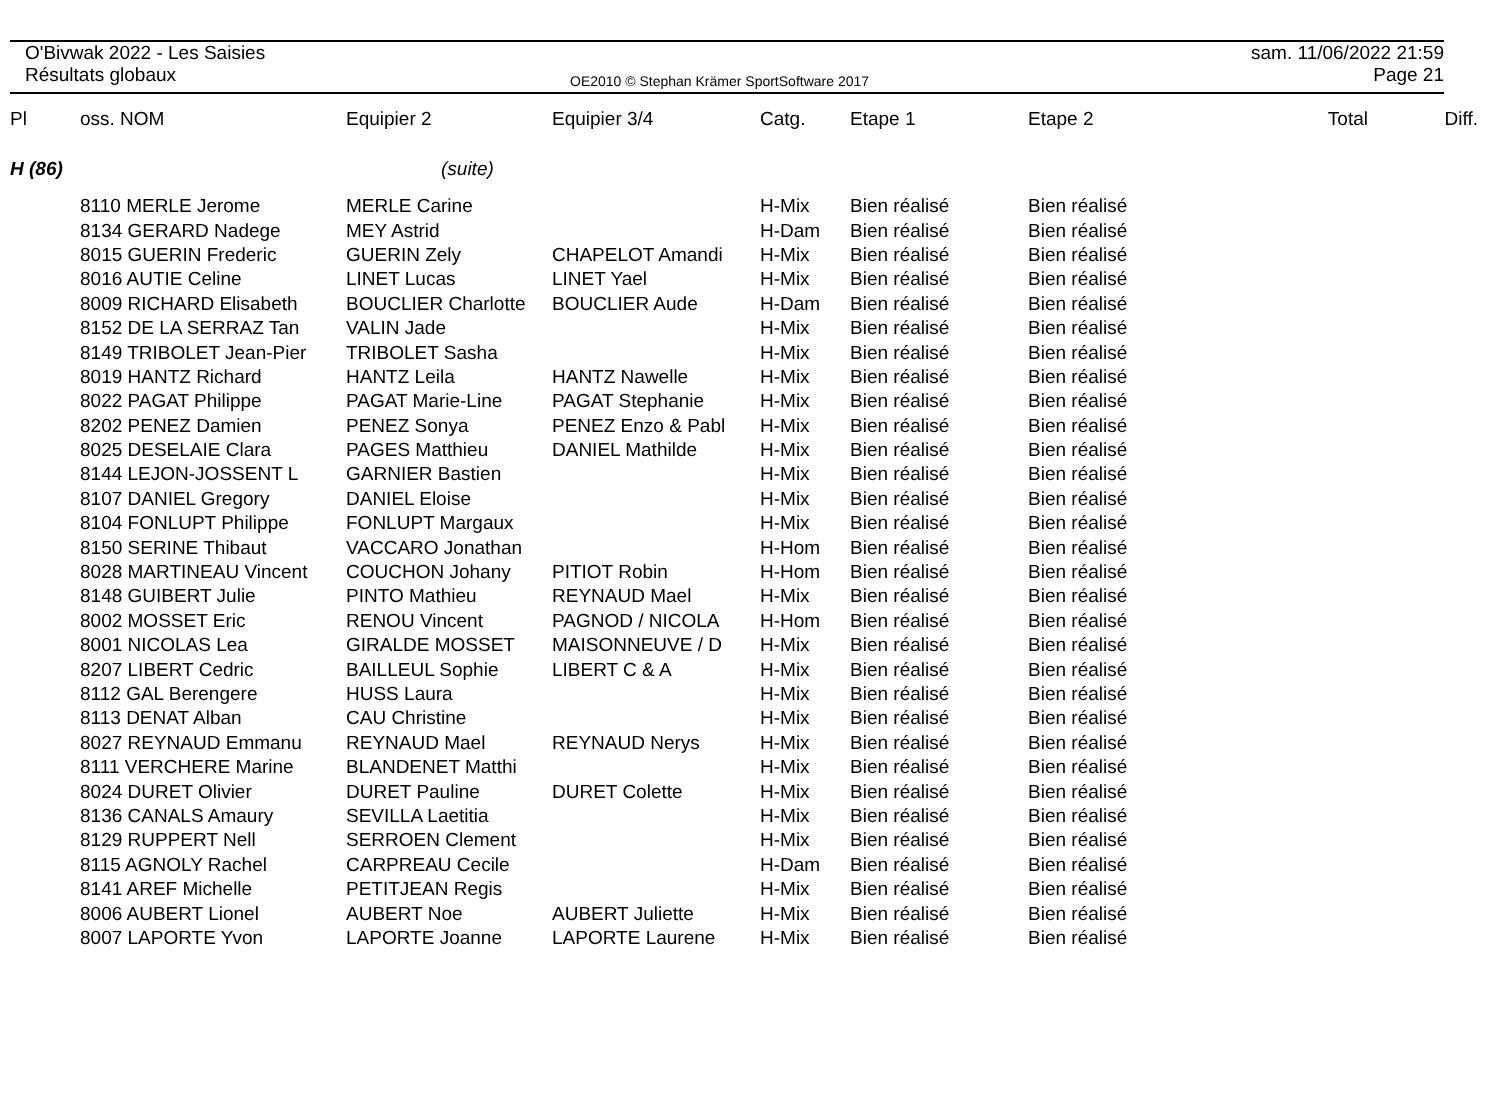O'Bivwak 2022 - Les Saisies
Résultats globaux
OE2010 © Stephan Krämer SportSoftware 2017
sam. 11/06/2022 21:59
Page 21
| Pl | oss. NOM | Equipier 2 | Equipier 3/4 | Catg. | Etape 1 | Etape 2 | Total | Diff. |
| --- | --- | --- | --- | --- | --- | --- | --- | --- |
| H (86) | | (suite) | | | | | | |
| | 8110 MERLE Jerome | MERLE Carine | | H-Mix | Bien réalisé | Bien réalisé | | |
| | 8134 GERARD Nadege | MEY Astrid | | H-Dam | Bien réalisé | Bien réalisé | | |
| | 8015 GUERIN Frederic | GUERIN Zely | CHAPELOT Amandi | H-Mix | Bien réalisé | Bien réalisé | | |
| | 8016 AUTIE Celine | LINET Lucas | LINET Yael | H-Mix | Bien réalisé | Bien réalisé | | |
| | 8009 RICHARD Elisabeth | BOUCLIER Charlotte | BOUCLIER Aude | H-Dam | Bien réalisé | Bien réalisé | | |
| | 8152 DE LA SERRAZ Tan | VALIN Jade | | H-Mix | Bien réalisé | Bien réalisé | | |
| | 8149 TRIBOLET Jean-Pier | TRIBOLET Sasha | | H-Mix | Bien réalisé | Bien réalisé | | |
| | 8019 HANTZ Richard | HANTZ Leila | HANTZ Nawelle | H-Mix | Bien réalisé | Bien réalisé | | |
| | 8022 PAGAT Philippe | PAGAT Marie-Line | PAGAT Stephanie | H-Mix | Bien réalisé | Bien réalisé | | |
| | 8202 PENEZ Damien | PENEZ Sonya | PENEZ Enzo & Pabl | H-Mix | Bien réalisé | Bien réalisé | | |
| | 8025 DESELAIE Clara | PAGES Matthieu | DANIEL Mathilde | H-Mix | Bien réalisé | Bien réalisé | | |
| | 8144 LEJON-JOSSENT L | GARNIER Bastien | | H-Mix | Bien réalisé | Bien réalisé | | |
| | 8107 DANIEL Gregory | DANIEL Eloise | | H-Mix | Bien réalisé | Bien réalisé | | |
| | 8104 FONLUPT Philippe | FONLUPT Margaux | | H-Mix | Bien réalisé | Bien réalisé | | |
| | 8150 SERINE Thibaut | VACCARO Jonathan | | H-Hom | Bien réalisé | Bien réalisé | | |
| | 8028 MARTINEAU Vincent | COUCHON Johany | PITIOT Robin | H-Hom | Bien réalisé | Bien réalisé | | |
| | 8148 GUIBERT Julie | PINTO Mathieu | REYNAUD Mael | H-Mix | Bien réalisé | Bien réalisé | | |
| | 8002 MOSSET Eric | RENOU Vincent | PAGNOD / NICOLA | H-Hom | Bien réalisé | Bien réalisé | | |
| | 8001 NICOLAS Lea | GIRALDE MOSSET | MAISONNEUVE / D | H-Mix | Bien réalisé | Bien réalisé | | |
| | 8207 LIBERT Cedric | BAILLEUL Sophie | LIBERT C & A | H-Mix | Bien réalisé | Bien réalisé | | |
| | 8112 GAL Berengere | HUSS Laura | | H-Mix | Bien réalisé | Bien réalisé | | |
| | 8113 DENAT Alban | CAU Christine | | H-Mix | Bien réalisé | Bien réalisé | | |
| | 8027 REYNAUD Emmanu | REYNAUD Mael | REYNAUD Nerys | H-Mix | Bien réalisé | Bien réalisé | | |
| | 8111 VERCHERE Marine | BLANDENET Matthi | | H-Mix | Bien réalisé | Bien réalisé | | |
| | 8024 DURET Olivier | DURET Pauline | DURET Colette | H-Mix | Bien réalisé | Bien réalisé | | |
| | 8136 CANALS Amaury | SEVILLA Laetitia | | H-Mix | Bien réalisé | Bien réalisé | | |
| | 8129 RUPPERT Nell | SERROEN Clement | | H-Mix | Bien réalisé | Bien réalisé | | |
| | 8115 AGNOLY Rachel | CARPREAU Cecile | | H-Dam | Bien réalisé | Bien réalisé | | |
| | 8141 AREF Michelle | PETITJEAN Regis | | H-Mix | Bien réalisé | Bien réalisé | | |
| | 8006 AUBERT Lionel | AUBERT Noe | AUBERT Juliette | H-Mix | Bien réalisé | Bien réalisé | | |
| | 8007 LAPORTE Yvon | LAPORTE Joanne | LAPORTE Laurene | H-Mix | Bien réalisé | Bien réalisé | | |